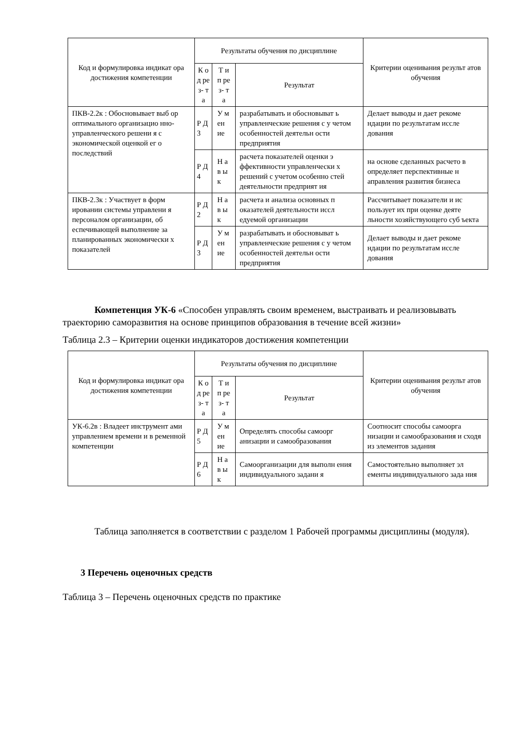| Код и формулировка индикат ора достижения компетенции | Результаты обучения по дисциплине | | | Критерии оценивания результ атов обучения |
| --- | --- | --- | --- | --- |
| | К од ре з- та | Т и п ре з- та | Результат | |
| ПКВ-2.2к : Обосновывает выб ор оптимального организацио нно-управленческого решени я с экономической оценкой ег о последствий | Р Д 3 | У м ен ие | разрабатывать и обосновыват ь управленческие решения с у четом особенностей деятельн ости предприятия | Делает выводы и дает рекоме ндации по результатам иссле дования |
| | Р Д 4 | Н ав ы к | расчета показателей оценки э ффективности управленчески х решений с учетом особенно стей деятельности предприят ия | на основе сделанных расчето в определяет перспективные н аправления развития бизнеса |
| ПКВ-2.3к : Участвует в форм ировании системы управлени я персоналом организации, об еспечивающей выполнение за планированных экономически х показателей | Р Д 2 | Н ав ы к | расчета и анализа основных п оказателей деятельности иссл едуемой организации | Рассчитывает показатели и ис пользует их при оценке деяте льности хозяйствующего суб ъекта |
| | Р Д 3 | У м ен ие | разрабатывать и обосновыват ь управленческие решения с у четом особенностей деятельн ости предприятия | Делает выводы и дает рекоме ндации по результатам иссле дования |
Компетенция УК-6 «Способен управлять своим временем, выстраивать и реализовывать траекторию саморазвития на основе принципов образования в течение всей жизни»
Таблица 2.3 – Критерии оценки индикаторов достижения компетенции
| Код и формулировка индикат ора достижения компетенции | Результаты обучения по дисциплине | | | Критерии оценивания результ атов обучения |
| --- | --- | --- | --- | --- |
| | К од ре з- та | Т и п ре з- та | Результат | |
| УК-6.2в : Владеет инструмент ами управлением времени и в ременной компетенции | Р Д 5 | У м ен ие | Определять способы самоорг анизации и самообразования | Соотносит способы самоорга низации и самообразования и сходя из элементов задания |
| | Р Д 6 | Н ав ы к | Самоорганизации для выполн ения индивидуального задани я | Самостоятельно выполняет эл ементы индивидуального зада ния |
Таблица заполняется в соответствии с разделом 1 Рабочей программы дисциплины (модуля).
3 Перечень оценочных средств
Таблица 3 – Перечень оценочных средств по практике